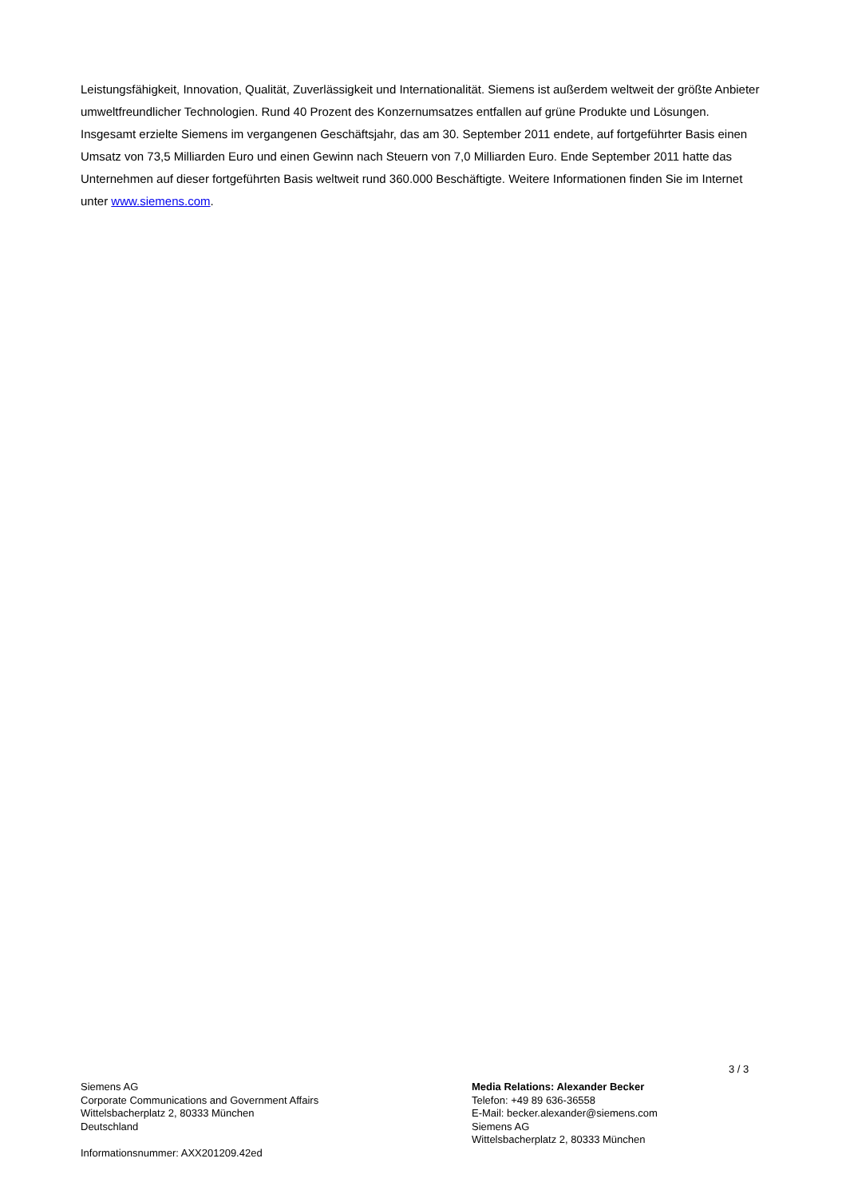Leistungsfähigkeit, Innovation, Qualität, Zuverlässigkeit und Internationalität. Siemens ist außerdem weltweit der größte Anbieter umweltfreundlicher Technologien. Rund 40 Prozent des Konzernumsatzes entfallen auf grüne Produkte und Lösungen. Insgesamt erzielte Siemens im vergangenen Geschäftsjahr, das am 30. September 2011 endete, auf fortgeführter Basis einen Umsatz von 73,5 Milliarden Euro und einen Gewinn nach Steuern von 7,0 Milliarden Euro. Ende September 2011 hatte das Unternehmen auf dieser fortgeführten Basis weltweit rund 360.000 Beschäftigte. Weitere Informationen finden Sie im Internet unter www.siemens.com.
3 / 3
Siemens AG
Corporate Communications and Government Affairs
Wittelsbacherplatz 2, 80333 München
Deutschland
Informationsnummer: AXX201209.42ed
Media Relations: Alexander Becker
Telefon: +49 89 636-36558
E-Mail: becker.alexander@siemens.com
Siemens AG
Wittelsbacherplatz 2, 80333 München